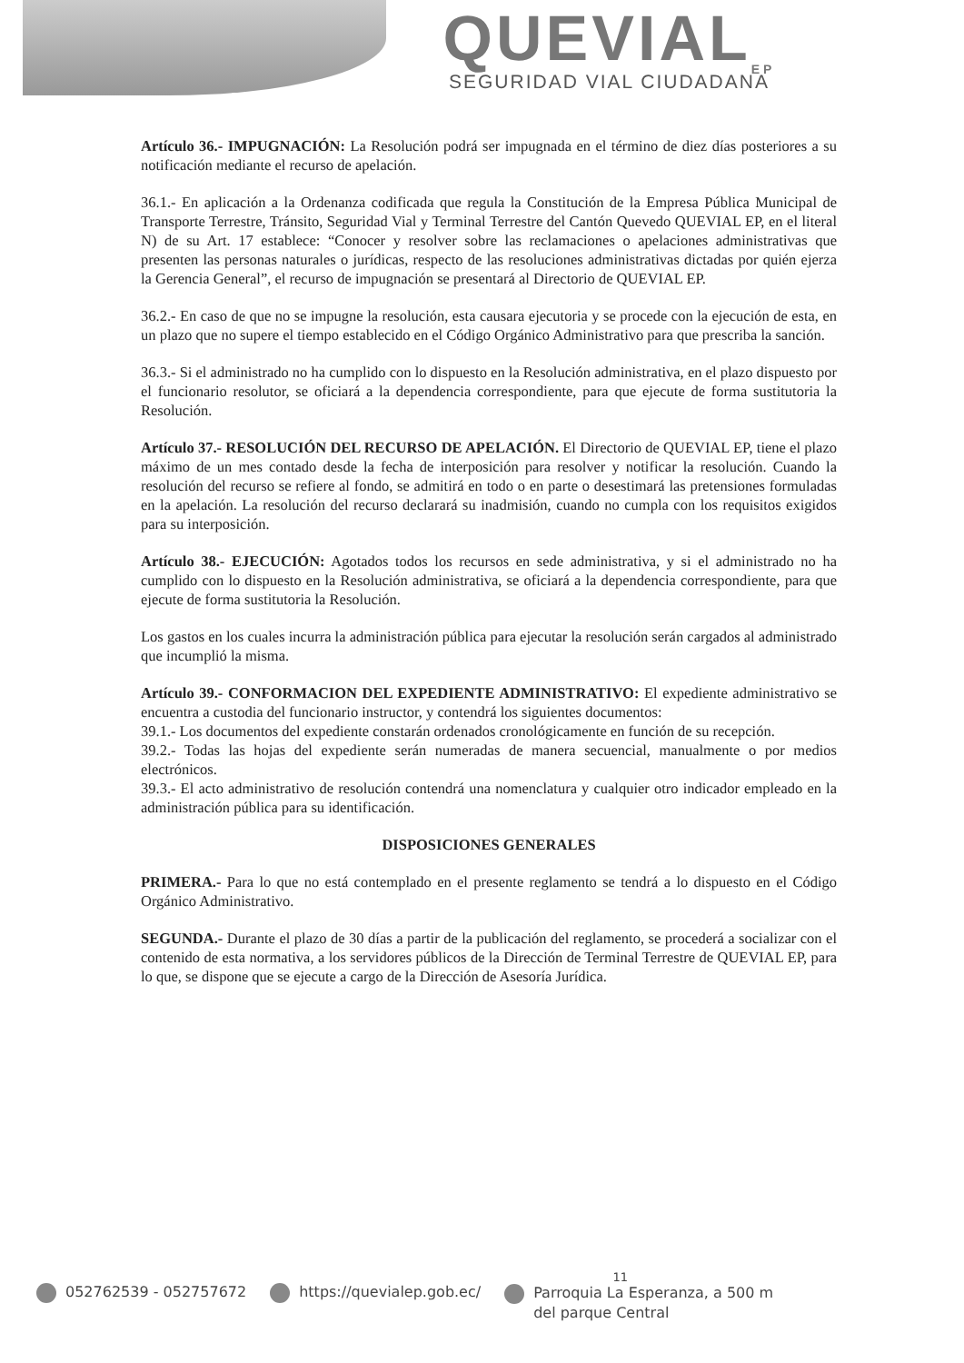QUEVIAL<sub>EP</sub>
SEGURIDAD VIAL CIUDADANA
Artículo 36.- IMPUGNACIÓN: La Resolución podrá ser impugnada en el término de diez días posteriores a su notificación mediante el recurso de apelación.
36.1.- En aplicación a la Ordenanza codificada que regula la Constitución de la Empresa Pública Municipal de Transporte Terrestre, Tránsito, Seguridad Vial y Terminal Terrestre del Cantón Quevedo QUEVIAL EP, en el literal N) de su Art. 17 establece: “Conocer y resolver sobre las reclamaciones o apelaciones administrativas que presenten las personas naturales o jurídicas, respecto de las resoluciones administrativas dictadas por quién ejerza la Gerencia General”, el recurso de impugnación se presentará al Directorio de QUEVIAL EP.
36.2.- En caso de que no se impugne la resolución, esta causara ejecutoria y se procede con la ejecución de esta, en un plazo que no supere el tiempo establecido en el Código Orgánico Administrativo para que prescriba la sanción.
36.3.- Si el administrado no ha cumplido con lo dispuesto en la Resolución administrativa, en el plazo dispuesto por el funcionario resolutor, se oficiará a la dependencia correspondiente, para que ejecute de forma sustitutoria la Resolución.
Artículo 37.- RESOLUCIÓN DEL RECURSO DE APELACIÓN. El Directorio de QUEVIAL EP, tiene el plazo máximo de un mes contado desde la fecha de interposición para resolver y notificar la resolución. Cuando la resolución del recurso se refiere al fondo, se admitirá en todo o en parte o desestimará las pretensiones formuladas en la apelación. La resolución del recurso declarará su inadmisión, cuando no cumpla con los requisitos exigidos para su interposición.
Artículo 38.- EJECUCIÓN: Agotados todos los recursos en sede administrativa, y si el administrado no ha cumplido con lo dispuesto en la Resolución administrativa, se oficiará a la dependencia correspondiente, para que ejecute de forma sustitutoria la Resolución.
Los gastos en los cuales incurra la administración pública para ejecutar la resolución serán cargados al administrado que incumplió la misma.
Artículo 39.- CONFORMACION DEL EXPEDIENTE ADMINISTRATIVO: El expediente administrativo se encuentra a custodia del funcionario instructor, y contendrá los siguientes documentos:
39.1.- Los documentos del expediente constarán ordenados cronológicamente en función de su recepción.
39.2.- Todas las hojas del expediente serán numeradas de manera secuencial, manualmente o por medios electrónicos.
39.3.- El acto administrativo de resolución contendrá una nomenclatura y cualquier otro indicador empleado en la administración pública para su identificación.
DISPOSICIONES GENERALES
PRIMERA.- Para lo que no está contemplado en el presente reglamento se tendrá a lo dispuesto en el Código Orgánico Administrativo.
SEGUNDA.- Durante el plazo de 30 días a partir de la publicación del reglamento, se procederá a socializar con el contenido de esta normativa, a los servidores públicos de la Dirección de Terminal Terrestre de QUEVIAL EP, para lo que, se dispone que se ejecute a cargo de la Dirección de Asesoría Jurídica.
052762539 - 052757672 https://quevialep.gob.ec/
11
Parroquia La Esperanza, a 500 m
del parque Central